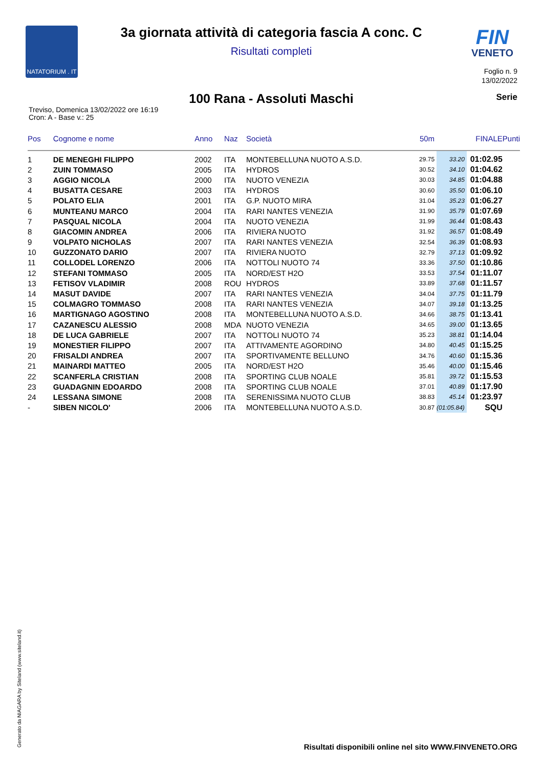NATATORIUM . IT
3a giornata attività di categoria fascia A conc. C
Risultati completi
FIN
VENETO
Foglio n. 9
13/02/2022
100 Rana - Assoluti Maschi Serie
Treviso, Domenica 13/02/2022 ore 16:19
Cron: A - Base v.: 25
| Pos | Cognome e nome | Anno | Naz | Società | 50m | | FINALE | Punti |
| --- | --- | --- | --- | --- | --- | --- | --- | --- |
| 1 | DE MENEGHI FILIPPO | 2002 | ITA | MONTEBELLUNA NUOTO A.S.D. | 29.75 | 33.20 | 01:02.95 | |
| 2 | ZUIN TOMMASO | 2005 | ITA | HYDROS | 30.52 | 34.10 | 01:04.62 | |
| 3 | AGGIO NICOLA | 2000 | ITA | NUOTO VENEZIA | 30.03 | 34.85 | 01:04.88 | |
| 4 | BUSATTA CESARE | 2003 | ITA | HYDROS | 30.60 | 35.50 | 01:06.10 | |
| 5 | POLATO ELIA | 2001 | ITA | G.P. NUOTO MIRA | 31.04 | 35.23 | 01:06.27 | |
| 6 | MUNTEANU MARCO | 2004 | ITA | RARI NANTES VENEZIA | 31.90 | 35.79 | 01:07.69 | |
| 7 | PASQUAL NICOLA | 2004 | ITA | NUOTO VENEZIA | 31.99 | 36.44 | 01:08.43 | |
| 8 | GIACOMIN ANDREA | 2006 | ITA | RIVIERA NUOTO | 31.92 | 36.57 | 01:08.49 | |
| 9 | VOLPATO NICHOLAS | 2007 | ITA | RARI NANTES VENEZIA | 32.54 | 36.39 | 01:08.93 | |
| 10 | GUZZONATO DARIO | 2007 | ITA | RIVIERA NUOTO | 32.79 | 37.13 | 01:09.92 | |
| 11 | COLLODEL LORENZO | 2006 | ITA | NOTTOLI NUOTO 74 | 33.36 | 37.50 | 01:10.86 | |
| 12 | STEFANI TOMMASO | 2005 | ITA | NORD/EST H2O | 33.53 | 37.54 | 01:11.07 | |
| 13 | FETISOV VLADIMIR | 2008 | ROU | HYDROS | 33.89 | 37.68 | 01:11.57 | |
| 14 | MASUT DAVIDE | 2007 | ITA | RARI NANTES VENEZIA | 34.04 | 37.75 | 01:11.79 | |
| 15 | COLMAGRO TOMMASO | 2008 | ITA | RARI NANTES VENEZIA | 34.07 | 39.18 | 01:13.25 | |
| 16 | MARTIGNAGO AGOSTINO | 2008 | ITA | MONTEBELLUNA NUOTO A.S.D. | 34.66 | 38.75 | 01:13.41 | |
| 17 | CAZANESCU ALESSIO | 2008 | MDA | NUOTO VENEZIA | 34.65 | 39.00 | 01:13.65 | |
| 18 | DE LUCA GABRIELE | 2007 | ITA | NOTTOLI NUOTO 74 | 35.23 | 38.81 | 01:14.04 | |
| 19 | MONESTIER FILIPPO | 2007 | ITA | ATTIVAMENTE AGORDINO | 34.80 | 40.45 | 01:15.25 | |
| 20 | FRISALDI ANDREA | 2007 | ITA | SPORTIVAMENTE BELLUNO | 34.76 | 40.60 | 01:15.36 | |
| 21 | MAINARDI MATTEO | 2005 | ITA | NORD/EST H2O | 35.46 | 40.00 | 01:15.46 | |
| 22 | SCANFERLA CRISTIAN | 2008 | ITA | SPORTING CLUB NOALE | 35.81 | 39.72 | 01:15.53 | |
| 23 | GUADAGNIN EDOARDO | 2008 | ITA | SPORTING CLUB NOALE | 37.01 | 40.89 | 01:17.90 | |
| 24 | LESSANA SIMONE | 2008 | ITA | SERENISSIMA NUOTO CLUB | 38.83 | 45.14 | 01:23.97 | |
| - | SIBEN NICOLO' | 2006 | ITA | MONTEBELLUNA NUOTO A.S.D. | 30.87 | (01:05.84) | SQU | |
Generato da NIAGARA by Siteland (www.siteland.it)
Risultati disponibili online nel sito WWW.FINVENETO.ORG